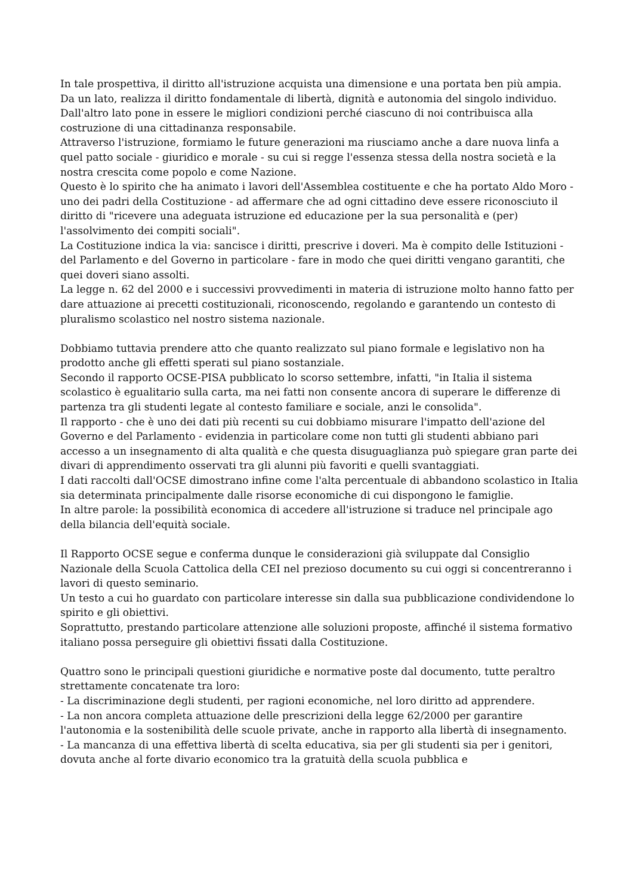In tale prospettiva, il diritto all'istruzione acquista una dimensione e una portata ben più ampia.
Da un lato, realizza il diritto fondamentale di libertà, dignità e autonomia del singolo individuo. Dall'altro lato pone in essere le migliori condizioni perché ciascuno di noi contribuisca alla costruzione di una cittadinanza responsabile.
Attraverso l'istruzione, formiamo le future generazioni ma riusciamo anche a dare nuova linfa a quel patto sociale - giuridico e morale - su cui si regge l'essenza stessa della nostra società e la nostra crescita come popolo e come Nazione.
Questo è lo spirito che ha animato i lavori dell'Assemblea costituente e che ha portato Aldo Moro - uno dei padri della Costituzione - ad affermare che ad ogni cittadino deve essere riconosciuto il diritto di "ricevere una adeguata istruzione ed educazione per la sua personalità e (per) l'assolvimento dei compiti sociali".
La Costituzione indica la via: sancisce i diritti, prescrive i doveri. Ma è compito delle Istituzioni - del Parlamento e del Governo in particolare - fare in modo che quei diritti vengano garantiti, che quei doveri siano assolti.
La legge n. 62 del 2000 e i successivi provvedimenti in materia di istruzione molto hanno fatto per dare attuazione ai precetti costituzionali, riconoscendo, regolando e garantendo un contesto di pluralismo scolastico nel nostro sistema nazionale.
Dobbiamo tuttavia prendere atto che quanto realizzato sul piano formale e legislativo non ha prodotto anche gli effetti sperati sul piano sostanziale.
Secondo il rapporto OCSE-PISA pubblicato lo scorso settembre, infatti, "in Italia il sistema scolastico è egualitario sulla carta, ma nei fatti non consente ancora di superare le differenze di partenza tra gli studenti legate al contesto familiare e sociale, anzi le consolida".
Il rapporto - che è uno dei dati più recenti su cui dobbiamo misurare l'impatto dell'azione del Governo e del Parlamento - evidenzia in particolare come non tutti gli studenti abbiano pari accesso a un insegnamento di alta qualità e che questa disuguaglianza può spiegare gran parte dei divari di apprendimento osservati tra gli alunni più favoriti e quelli svantaggiati.
I dati raccolti dall'OCSE dimostrano infine come l'alta percentuale di abbandono scolastico in Italia sia determinata principalmente dalle risorse economiche di cui dispongono le famiglie.
In altre parole: la possibilità economica di accedere all'istruzione si traduce nel principale ago della bilancia dell'equità sociale.
Il Rapporto OCSE segue e conferma dunque le considerazioni già sviluppate dal Consiglio Nazionale della Scuola Cattolica della CEI nel prezioso documento su cui oggi si concentreranno i lavori di questo seminario.
Un testo a cui ho guardato con particolare interesse sin dalla sua pubblicazione condividendone lo spirito e gli obiettivi.
Soprattutto, prestando particolare attenzione alle soluzioni proposte, affinché il sistema formativo italiano possa perseguire gli obiettivi fissati dalla Costituzione.
Quattro sono le principali questioni giuridiche e normative poste dal documento, tutte peraltro strettamente concatenate tra loro:
- La discriminazione degli studenti, per ragioni economiche, nel loro diritto ad apprendere.
- La non ancora completa attuazione delle prescrizioni della legge 62/2000 per garantire l'autonomia e la sostenibilità delle scuole private, anche in rapporto alla libertà di insegnamento.
- La mancanza di una effettiva libertà di scelta educativa, sia per gli studenti sia per i genitori, dovuta anche al forte divario economico tra la gratuità della scuola pubblica e